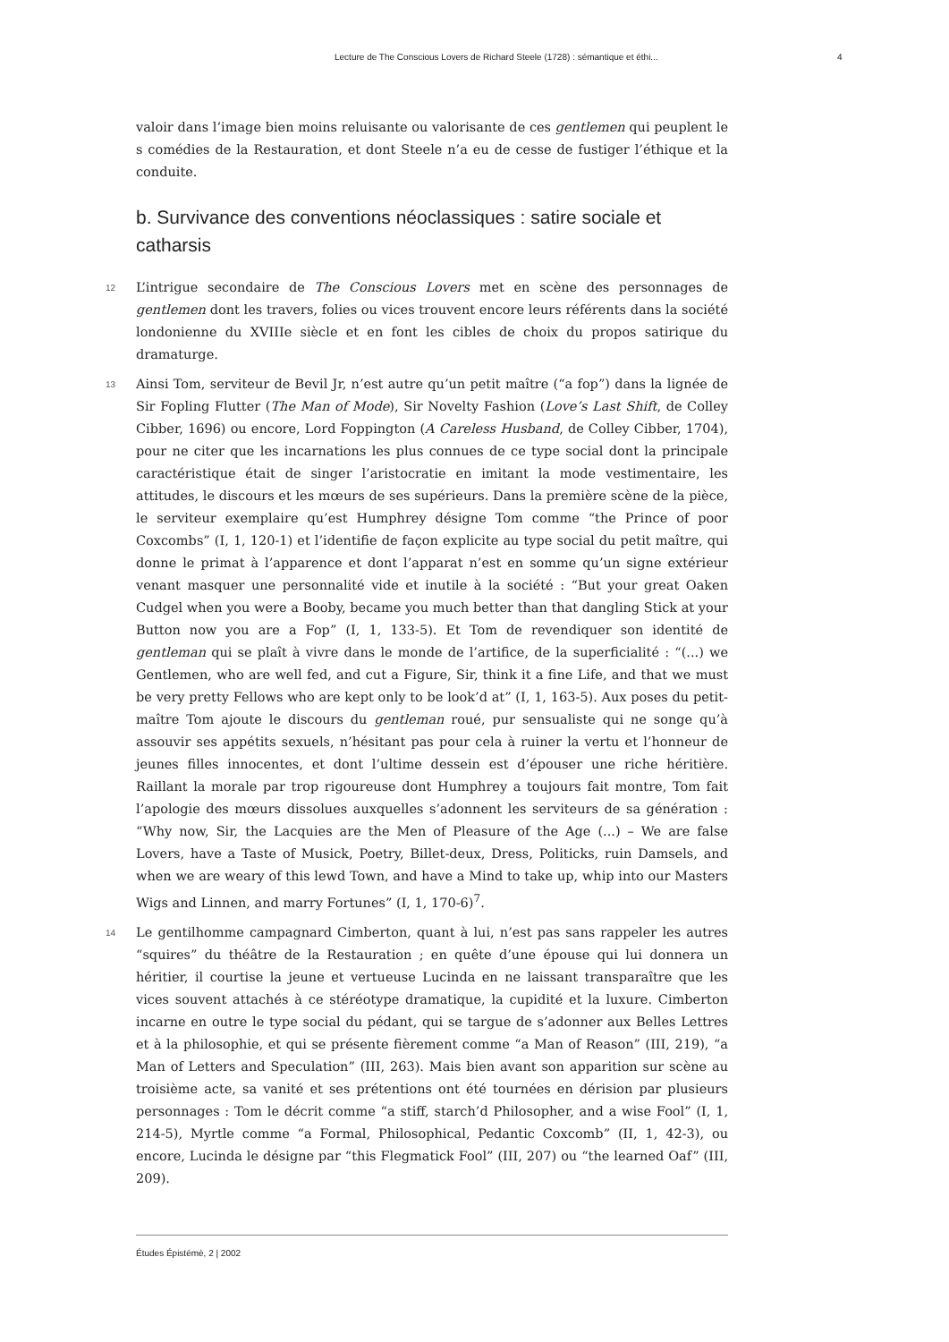Lecture de The Conscious Lovers de Richard Steele (1728) : sémantique et éthi... 4
valoir dans l’image bien moins reluisante ou valorisante de ces gentlemen qui peuplent le s comédies de la Restauration, et dont Steele n’a eu de cesse de fustiger l’éthique et la conduite.
b. Survivance des conventions néoclassiques : satire sociale et catharsis
12 L’intrigue secondaire de The Conscious Lovers met en scène des personnages de gentlemen dont les travers, folies ou vices trouvent encore leurs référents dans la société londonienne du XVIIIe siècle et en font les cibles de choix du propos satirique du dramaturge.
13 Ainsi Tom, serviteur de Bevil Jr, n’est autre qu’un petit maître (“a fop”) dans la lignée de Sir Fopling Flutter (The Man of Mode), Sir Novelty Fashion (Love’s Last Shift, de Colley Cibber, 1696) ou encore, Lord Foppington (A Careless Husband, de Colley Cibber, 1704), pour ne citer que les incarnations les plus connues de ce type social dont la principale caractéristique était de singer l’aristocratie en imitant la mode vestimentaire, les attitudes, le discours et les mœurs de ses supérieurs. Dans la première scène de la pièce, le serviteur exemplaire qu’est Humphrey désigne Tom comme “the Prince of poor Coxcombs” (I, 1, 120-1) et l’identifie de façon explicite au type social du petit maître, qui donne le primat à l’apparence et dont l’apparat n’est en somme qu’un signe extérieur venant masquer une personnalité vide et inutile à la société : “But your great Oaken Cudgel when you were a Booby, became you much better than that dangling Stick at your Button now you are a Fop” (I, 1, 133-5). Et Tom de revendiquer son identité de gentleman qui se plaît à vivre dans le monde de l’artifice, de la superficialité : “(...) we Gentlemen, who are well fed, and cut a Figure, Sir, think it a fine Life, and that we must be very pretty Fellows who are kept only to be look’d at” (I, 1, 163-5). Aux poses du petit-maître Tom ajoute le discours du gentleman roué, pur sensualiste qui ne songe qu’à assouvir ses appétits sexuels, n’hésitant pas pour cela à ruiner la vertu et l’honneur de jeunes filles innocentes, et dont l’ultime dessein est d’épouser une riche héritière. Raillant la morale par trop rigoureuse dont Humphrey a toujours fait montre, Tom fait l’apologie des mœurs dissolues auxquelles s’adonnent les serviteurs de sa génération : “Why now, Sir, the Lacquies are the Men of Pleasure of the Age (...) – We are false Lovers, have a Taste of Musick, Poetry, Billet-deux, Dress, Politicks, ruin Damsels, and when we are weary of this lewd Town, and have a Mind to take up, whip into our Masters Wigs and Linnen, and marry Fortunes” (I, 1, 170-6)<sup>7</sup>.
14 Le gentilhomme campagnard Cimberton, quant à lui, n’est pas sans rappeler les autres “squires” du théâtre de la Restauration ; en quête d’une épouse qui lui donnera un héritier, il courtise la jeune et vertueuse Lucinda en ne laissant transparaître que les vices souvent attachés à ce stéréotype dramatique, la cupidité et la luxure. Cimberton incarne en outre le type social du pédant, qui se targue de s’adonner aux Belles Lettres et à la philosophie, et qui se présente fièrement comme “a Man of Reason” (III, 219), “a Man of Letters and Speculation” (III, 263). Mais bien avant son apparition sur scène au troisième acte, sa vanité et ses prétentions ont été tournées en dérision par plusieurs personnages : Tom le décrit comme “a stiff, starch’d Philosopher, and a wise Fool” (I, 1, 214-5), Myrtle comme “a Formal, Philosophical, Pedantic Coxcomb” (II, 1, 42-3), ou encore, Lucinda le désigne par “this Flegmatick Fool” (III, 207) ou “the learned Oaf” (III, 209).
Études Épistémè, 2 | 2002